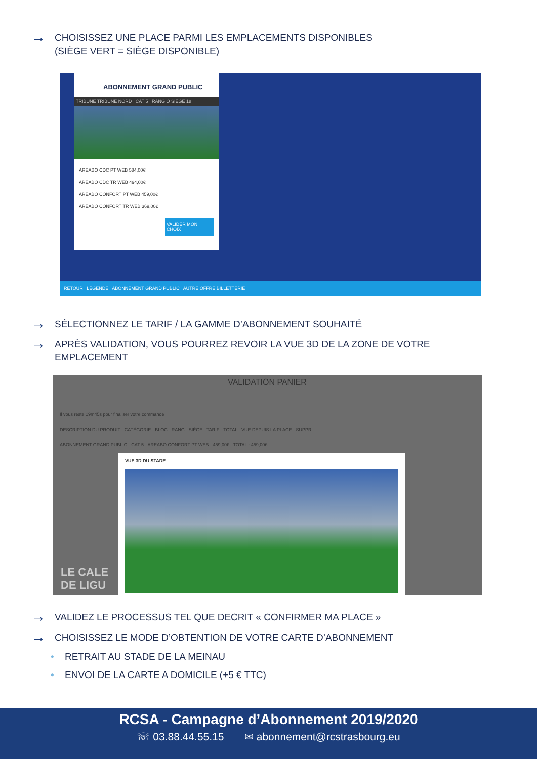→
CHOISISSEZ UNE PLACE PARMI LES EMPLACEMENTS DISPONIBLES
(SIÈGE VERT = SIÈGE DISPONIBLE)
ABONNEMENT GRAND PUBLIC
TRIBUNE TRIBUNE NORD CAT 5 RANG O SIÈGE 18
AREABO CDC PT WEB 584,00€
AREABO CDC TR WEB 494,00€
AREABO CONFORT PT WEB 459,00€
AREABO CONFORT TR WEB 369,00€
VALIDER MON CHOIX
RETOUR LÉGENDE ABONNEMENT GRAND PUBLIC AUTRE OFFRE BILLETTERIE
→
SÉLECTIONNEZ LE TARIF / LA GAMME D’ABONNEMENT SOUHAITÉ
→
APRÈS VALIDATION, VOUS POURREZ REVOIR LA VUE 3D DE LA ZONE DE VOTRE
EMPLACEMENT
VALIDATION PANIER
Il vous reste 19m45s pour finaliser votre commande
DESCRIPTION DU PRODUIT · CATÉGORIE · BLOC · RANG · SIÈGE · TARIF · TOTAL · VUE DEPUIS LA PLACE · SUPPR.
ABONNEMENT GRAND PUBLIC · CAT 5 · AREABO CONFORT PT WEB · 459,00€ TOTAL : 459,00€
VUE 3D DU STADE
LE CALE
DE LIGU
→
VALIDEZ LE PROCESSUS TEL QUE DECRIT « CONFIRMER MA PLACE »
→
CHOISISSEZ LE MODE D’OBTENTION DE VOTRE CARTE D’ABONNEMENT
• RETRAIT AU STADE DE LA MEINAU
• ENVOI DE LA CARTE A DOMICILE (+5 € TTC)
RCSA - Campagne d’Abonnement 2019/2020
☏ 03.88.44.55.15 ✉ abonnement@rcstrasbourg.eu